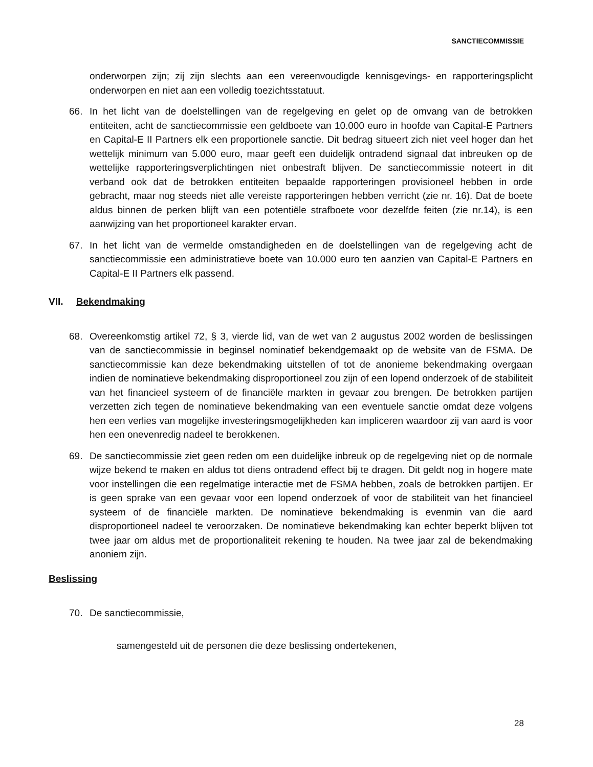SANCTIECOMMISSIE
onderworpen zijn; zij zijn slechts aan een vereenvoudigde kennisgevings- en rapporteringsplicht onderworpen en niet aan een volledig toezichtsstatuut.
66. In het licht van de doelstellingen van de regelgeving en gelet op de omvang van de betrokken entiteiten, acht de sanctiecommissie een geldboete van 10.000 euro in hoofde van Capital-E Partners en Capital-E II Partners elk een proportionele sanctie. Dit bedrag situeert zich niet veel hoger dan het wettelijk minimum van 5.000 euro, maar geeft een duidelijk ontradend signaal dat inbreuken op de wettelijke rapporteringsverplichtingen niet onbestraft blijven. De sanctiecommissie noteert in dit verband ook dat de betrokken entiteiten bepaalde rapporteringen provisioneel hebben in orde gebracht, maar nog steeds niet alle vereiste rapporteringen hebben verricht (zie nr. 16). Dat de boete aldus binnen de perken blijft van een potentiële strafboete voor dezelfde feiten (zie nr.14), is een aanwijzing van het proportioneel karakter ervan.
67. In het licht van de vermelde omstandigheden en de doelstellingen van de regelgeving acht de sanctiecommissie een administratieve boete van 10.000 euro ten aanzien van Capital-E Partners en Capital-E II Partners elk passend.
VII. Bekendmaking
68. Overeenkomstig artikel 72, § 3, vierde lid, van de wet van 2 augustus 2002 worden de beslissingen van de sanctiecommissie in beginsel nominatief bekendgemaakt op de website van de FSMA. De sanctiecommissie kan deze bekendmaking uitstellen of tot de anonieme bekendmaking overgaan indien de nominatieve bekendmaking disproportioneel zou zijn of een lopend onderzoek of de stabiliteit van het financieel systeem of de financiële markten in gevaar zou brengen. De betrokken partijen verzetten zich tegen de nominatieve bekendmaking van een eventuele sanctie omdat deze volgens hen een verlies van mogelijke investeringsmogelijkheden kan impliceren waardoor zij van aard is voor hen een onevenredig nadeel te berokkenen.
69. De sanctiecommissie ziet geen reden om een duidelijke inbreuk op de regelgeving niet op de normale wijze bekend te maken en aldus tot diens ontradend effect bij te dragen. Dit geldt nog in hogere mate voor instellingen die een regelmatige interactie met de FSMA hebben, zoals de betrokken partijen. Er is geen sprake van een gevaar voor een lopend onderzoek of voor de stabiliteit van het financieel systeem of de financiële markten. De nominatieve bekendmaking is evenmin van die aard disproportioneel nadeel te veroorzaken. De nominatieve bekendmaking kan echter beperkt blijven tot twee jaar om aldus met de proportionaliteit rekening te houden. Na twee jaar zal de bekendmaking anoniem zijn.
Beslissing
70. De sanctiecommissie,
samengesteld uit de personen die deze beslissing ondertekenen,
28